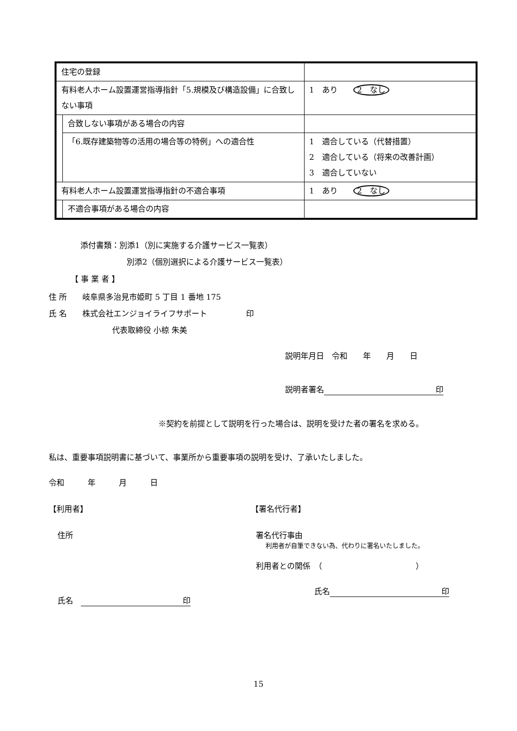| 住宅の登録 | | |
| 有料老人ホーム設置運営指導指針「5.規模及び構造設備」に合致しない事項 | | 1 あり 2 なし |
| | 合致しない事項がある場合の内容 | |
| | 「6.既存建築物等の活用の場合等の特例」への適合性 | 1 適合している（代替措置） 2 適合している（将来の改善計画） 3 適合していない |
| 有料老人ホーム設置運営指導指針の不適合事項 | | 1 あり 2 なし |
| | 不適合事項がある場合の内容 | |
添付書類：別添1（別に実施する介護サービス一覧表）
別添2（個別選択による介護サービス一覧表）
【 事 業 者 】
住 所　　岐阜県多治見市姫町 5 丁目 1 番地 175
氏 名　　株式会社エンジョイライフサポート　　　　　印
代表取締役 小椋 朱美
説明年月日　令和　　年　　月　　日
説明者署名 印
※契約を前提として説明を行った場合は、説明を受けた者の署名を求める。
私は、重要事項説明書に基づいて、事業所から重要事項の説明を受け、了承いたしました。
令和　　　年　　　月　　　日
【利用者】
住所
氏名　印
【署名代行者】
署名代行事由
利用者が自筆できない為、代わりに署名いたしました。
利用者との関係　（　　　　　　　　　　　　）
氏名 印
15